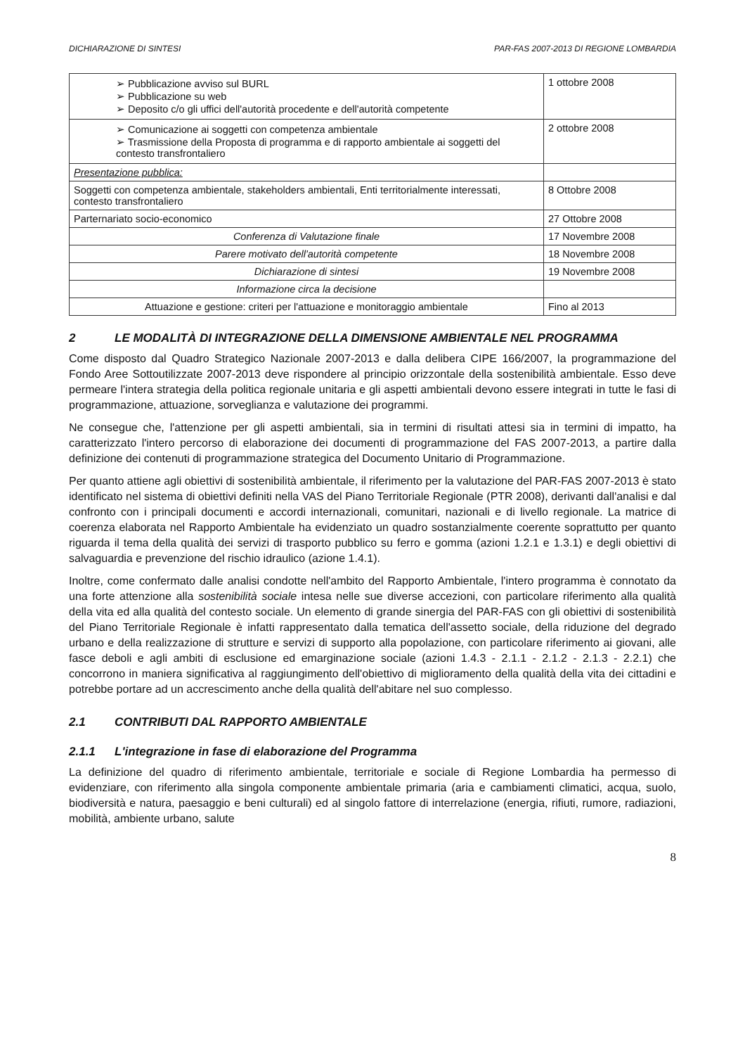DICHIARAZIONE DI SINTESI PAR-FAS 2007-2013 DI REGIONE LOMBARDIA
| ➢ Pubblicazione avviso sul BURL ➢ Pubblicazione su web ➢ Deposito c/o gli uffici dell'autorità procedente e dell'autorità competente | 1 ottobre 2008 |
| ➢ Comunicazione ai soggetti con competenza ambientale ➢ Trasmissione della Proposta di programma e di rapporto ambientale ai soggetti del contesto transfrontaliero | 2 ottobre 2008 |
| Presentazione pubblica: | |
| Soggetti con competenza ambientale, stakeholders ambientali, Enti territorialmente interessati, contesto transfrontaliero | 8 Ottobre 2008 |
| Parternariato socio-economico | 27 Ottobre 2008 |
| Conferenza di Valutazione finale | 17 Novembre 2008 |
| Parere motivato dell'autorità competente | 18 Novembre 2008 |
| Dichiarazione di sintesi | 19 Novembre 2008 |
| Informazione circa la decisione | |
| Attuazione e gestione: criteri per l'attuazione e monitoraggio ambientale | Fino al 2013 |
2 LE MODALITÀ DI INTEGRAZIONE DELLA DIMENSIONE AMBIENTALE NEL PROGRAMMA
Come disposto dal Quadro Strategico Nazionale 2007-2013 e dalla delibera CIPE 166/2007, la programmazione del Fondo Aree Sottoutilizzate 2007-2013 deve rispondere al principio orizzontale della sostenibilità ambientale. Esso deve permeare l'intera strategia della politica regionale unitaria e gli aspetti ambientali devono essere integrati in tutte le fasi di programmazione, attuazione, sorveglianza e valutazione dei programmi.
Ne consegue che, l'attenzione per gli aspetti ambientali, sia in termini di risultati attesi sia in termini di impatto, ha caratterizzato l'intero percorso di elaborazione dei documenti di programmazione del FAS 2007-2013, a partire dalla definizione dei contenuti di programmazione strategica del Documento Unitario di Programmazione.
Per quanto attiene agli obiettivi di sostenibilità ambientale, il riferimento per la valutazione del PAR-FAS 2007-2013 è stato identificato nel sistema di obiettivi definiti nella VAS del Piano Territoriale Regionale (PTR 2008), derivanti dall'analisi e dal confronto con i principali documenti e accordi internazionali, comunitari, nazionali e di livello regionale. La matrice di coerenza elaborata nel Rapporto Ambientale ha evidenziato un quadro sostanzialmente coerente soprattutto per quanto riguarda il tema della qualità dei servizi di trasporto pubblico su ferro e gomma (azioni 1.2.1 e 1.3.1) e degli obiettivi di salvaguardia e prevenzione del rischio idraulico (azione 1.4.1).
Inoltre, come confermato dalle analisi condotte nell'ambito del Rapporto Ambientale, l'intero programma è connotato da una forte attenzione alla sostenibilità sociale intesa nelle sue diverse accezioni, con particolare riferimento alla qualità della vita ed alla qualità del contesto sociale. Un elemento di grande sinergia del PAR-FAS con gli obiettivi di sostenibilità del Piano Territoriale Regionale è infatti rappresentato dalla tematica dell'assetto sociale, della riduzione del degrado urbano e della realizzazione di strutture e servizi di supporto alla popolazione, con particolare riferimento ai giovani, alle fasce deboli e agli ambiti di esclusione ed emarginazione sociale (azioni 1.4.3 - 2.1.1 - 2.1.2 - 2.1.3 - 2.2.1) che concorrono in maniera significativa al raggiungimento dell'obiettivo di miglioramento della qualità della vita dei cittadini e potrebbe portare ad un accrescimento anche della qualità dell'abitare nel suo complesso.
2.1 CONTRIBUTI DAL RAPPORTO AMBIENTALE
2.1.1 L'integrazione in fase di elaborazione del Programma
La definizione del quadro di riferimento ambientale, territoriale e sociale di Regione Lombardia ha permesso di evidenziare, con riferimento alla singola componente ambientale primaria (aria e cambiamenti climatici, acqua, suolo, biodiversità e natura, paesaggio e beni culturali) ed al singolo fattore di interrelazione (energia, rifiuti, rumore, radiazioni, mobilità, ambiente urbano, salute
8